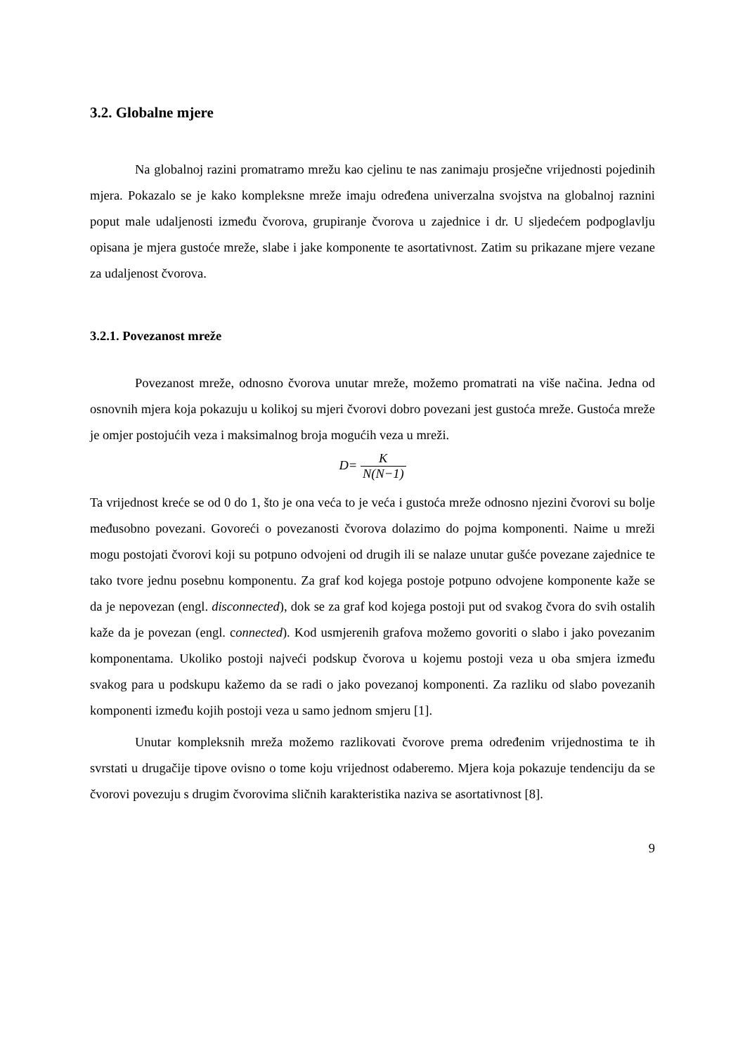3.2. Globalne mjere
Na globalnoj razini promatramo mrežu kao cjelinu te nas zanimaju prosječne vrijednosti pojedinih mjera. Pokazalo se je kako kompleksne mreže imaju određena univerzalna svojstva na globalnoj raznini poput male udaljenosti između čvorova, grupiranje čvorova u zajednice i dr. U sljedećem podpoglavlju opisana je mjera gustoće mreže, slabe i jake komponente te asortativnost. Zatim su prikazane mjere vezane za udaljenost čvorova.
3.2.1. Povezanost mreže
Povezanost mreže, odnosno čvorova unutar mreže, možemo promatrati na više načina. Jedna od osnovnih mjera koja pokazuju u kolikoj su mjeri čvorovi dobro povezani jest gustoća mreže. Gustoća mreže je omjer postojućih veza i maksimalnog broja mogućih veza u mreži.
D= K N(N−1)
Ta vrijednost kreće se od 0 do 1, što je ona veća to je veća i gustoća mreže odnosno njezini čvorovi su bolje međusobno povezani. Govoreći o povezanosti čvorova dolazimo do pojma komponenti. Naime u mreži mogu postojati čvorovi koji su potpuno odvojeni od drugih ili se nalaze unutar gušće povezane zajednice te tako tvore jednu posebnu komponentu. Za graf kod kojega postoje potpuno odvojene komponente kaže se da je nepovezan (engl. disconnected), dok se za graf kod kojega postoji put od svakog čvora do svih ostalih kaže da je povezan (engl. connected). Kod usmjerenih grafova možemo govoriti o slabo i jako povezanim komponentama. Ukoliko postoji najveći podskup čvorova u kojemu postoji veza u oba smjera između svakog para u podskupu kažemo da se radi o jako povezanoj komponenti. Za razliku od slabo povezanih komponenti između kojih postoji veza u samo jednom smjeru [1].
Unutar kompleksnih mreža možemo razlikovati čvorove prema određenim vrijednostima te ih svrstati u drugačije tipove ovisno o tome koju vrijednost odaberemo. Mjera koja pokazuje tendenciju da se čvorovi povezuju s drugim čvorovima sličnih karakteristika naziva se asortativnost [8].
9